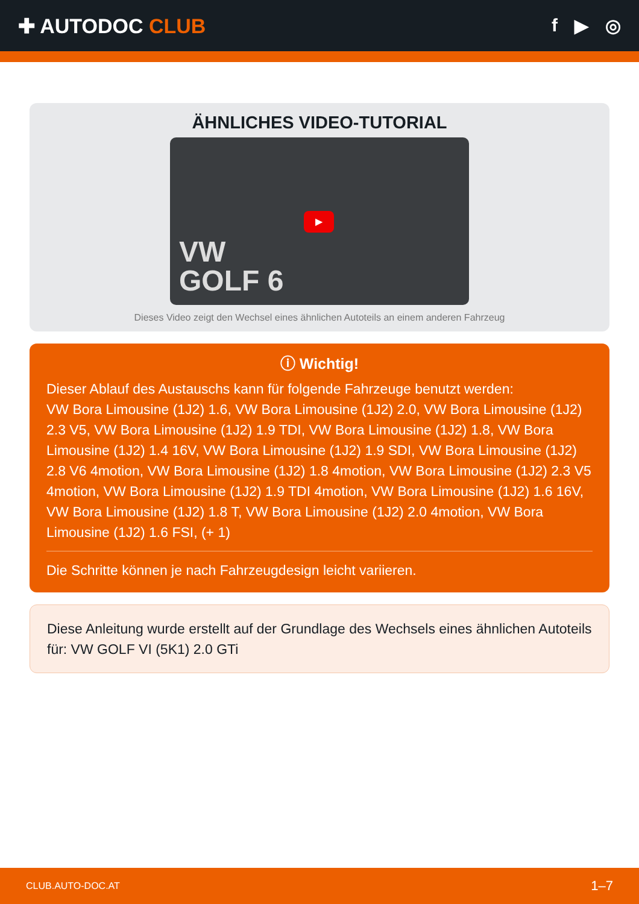✚ AUTODOC CLUB f ▶ ◎
ÄHNLICHES VIDEO-TUTORIAL
VW
GOLF 6
▶
Dieses Video zeigt den Wechsel eines ähnlichen Autoteils an einem anderen Fahrzeug
ⓘ Wichtig!
Dieser Ablauf des Austauschs kann für folgende Fahrzeuge benutzt werden:
VW Bora Limousine (1J2) 1.6, VW Bora Limousine (1J2) 2.0, VW Bora Limousine (1J2) 2.3 V5, VW Bora Limousine (1J2) 1.9 TDI, VW Bora Limousine (1J2) 1.8, VW Bora Limousine (1J2) 1.4 16V, VW Bora Limousine (1J2) 1.9 SDI, VW Bora Limousine (1J2) 2.8 V6 4motion, VW Bora Limousine (1J2) 1.8 4motion, VW Bora Limousine (1J2) 2.3 V5 4motion, VW Bora Limousine (1J2) 1.9 TDI 4motion, VW Bora Limousine (1J2) 1.6 16V, VW Bora Limousine (1J2) 1.8 T, VW Bora Limousine (1J2) 2.0 4motion, VW Bora Limousine (1J2) 1.6 FSI, (+ 1)
Die Schritte können je nach Fahrzeugdesign leicht variieren.
Diese Anleitung wurde erstellt auf der Grundlage des Wechsels eines ähnlichen Autoteils für: VW GOLF VI (5K1) 2.0 GTi
CLUB.AUTO-DOC.AT 1–7